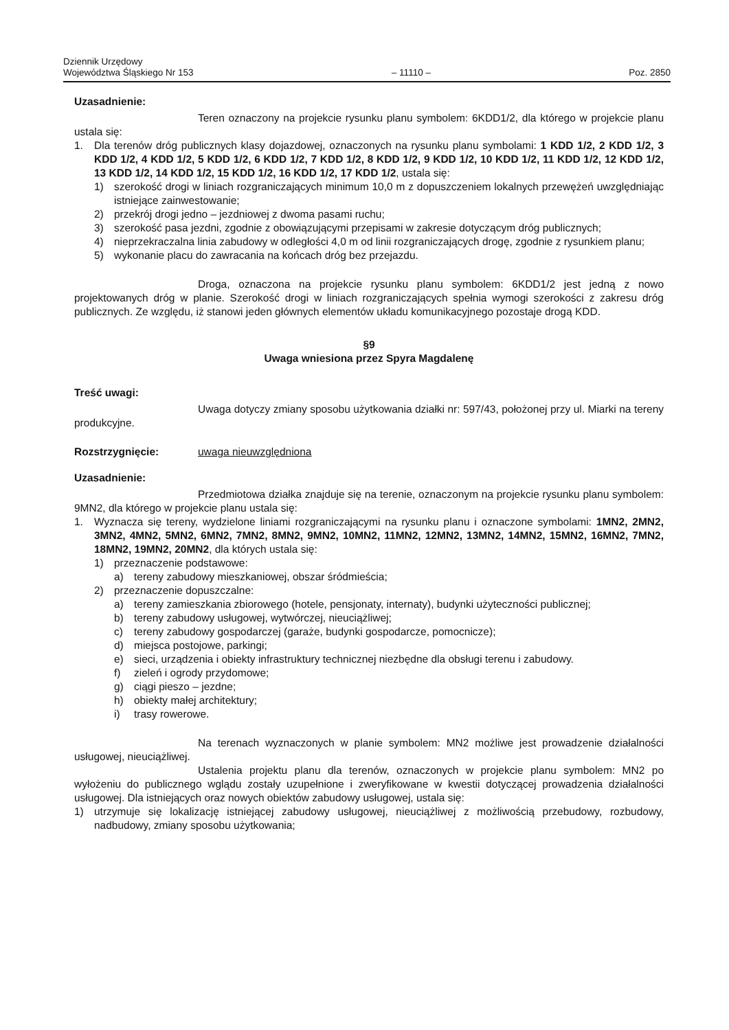Dziennik Urzędowy
Województwa Śląskiego Nr 153
– 11110 –
Poz. 2850
Uzasadnienie:
Teren oznaczony na projekcie rysunku planu symbolem: 6KDD1/2, dla którego w projekcie planu ustala się:
1. Dla terenów dróg publicznych klasy dojazdowej, oznaczonych na rysunku planu symbolami: 1 KDD 1/2, 2 KDD 1/2, 3 KDD 1/2, 4 KDD 1/2, 5 KDD 1/2, 6 KDD 1/2, 7 KDD 1/2, 8 KDD 1/2, 9 KDD 1/2, 10 KDD 1/2, 11 KDD 1/2, 12 KDD 1/2, 13 KDD 1/2, 14 KDD 1/2, 15 KDD 1/2, 16 KDD 1/2, 17 KDD 1/2, ustala się:
1) szerokość drogi w liniach rozgraniczających minimum 10,0 m z dopuszczeniem lokalnych przewężeń uwzględniając istniejące zainwestowanie;
2) przekrój drogi jedno – jezdniowej z dwoma pasami ruchu;
3) szerokość pasa jezdni, zgodnie z obowiązującymi przepisami w zakresie dotyczącym dróg publicznych;
4) nieprzekraczalna linia zabudowy w odległości 4,0 m od linii rozgraniczających drogę, zgodnie z rysunkiem planu;
5) wykonanie placu do zawracania na końcach dróg bez przejazdu.
Droga, oznaczona na projekcie rysunku planu symbolem: 6KDD1/2 jest jedną z nowo projektowanych dróg w planie. Szerokość drogi w liniach rozgraniczających spełnia wymogi szerokości z zakresu dróg publicznych. Ze względu, iż stanowi jeden głównych elementów układu komunikacyjnego pozostaje drogą KDD.
§9
Uwaga wniesiona przez Spyra Magdalenę
Treść uwagi:
Uwaga dotyczy zmiany sposobu użytkowania działki nr: 597/43, położonej przy ul. Miarki na tereny produkcyjne.
Rozstrzygnięcie: uwaga nieuwzględniona
Uzasadnienie:
Przedmiotowa działka znajduje się na terenie, oznaczonym na projekcie rysunku planu symbolem: 9MN2, dla którego w projekcie planu ustala się:
1. Wyznacza się tereny, wydzielone liniami rozgraniczającymi na rysunku planu i oznaczone symbolami: 1MN2, 2MN2, 3MN2, 4MN2, 5MN2, 6MN2, 7MN2, 8MN2, 9MN2, 10MN2, 11MN2, 12MN2, 13MN2, 14MN2, 15MN2, 16MN2, 7MN2, 18MN2, 19MN2, 20MN2, dla których ustala się:
1) przeznaczenie podstawowe:
a) tereny zabudowy mieszkaniowej, obszar śródmieścia;
2) przeznaczenie dopuszczalne:
a) tereny zamieszkania zbiorowego (hotele, pensjonaty, internaty), budynki użyteczności publicznej;
b) tereny zabudowy usługowej, wytwórczej, nieuciążliwej;
c) tereny zabudowy gospodarczej (garaże, budynki gospodarcze, pomocnicze);
d) miejsca postojowe, parkingi;
e) sieci, urządzenia i obiekty infrastruktury technicznej niezbędne dla obsługi terenu i zabudowy.
f) zieleń i ogrody przydomowe;
g) ciągi pieszo – jezdne;
h) obiekty małej architektury;
i) trasy rowerowe.
Na terenach wyznaczonych w planie symbolem: MN2 możliwe jest prowadzenie działalności usługowej, nieuciążliwej.
Ustalenia projektu planu dla terenów, oznaczonych w projekcie planu symbolem: MN2 po wyłożeniu do publicznego wglądu zostały uzupełnione i zweryfikowane w kwestii dotyczącej prowadzenia działalności usługowej. Dla istniejących oraz nowych obiektów zabudowy usługowej, ustala się:
1) utrzymuje się lokalizację istniejącej zabudowy usługowej, nieuciążliwej z możliwością przebudowy, rozbudowy, nadbudowy, zmiany sposobu użytkowania;